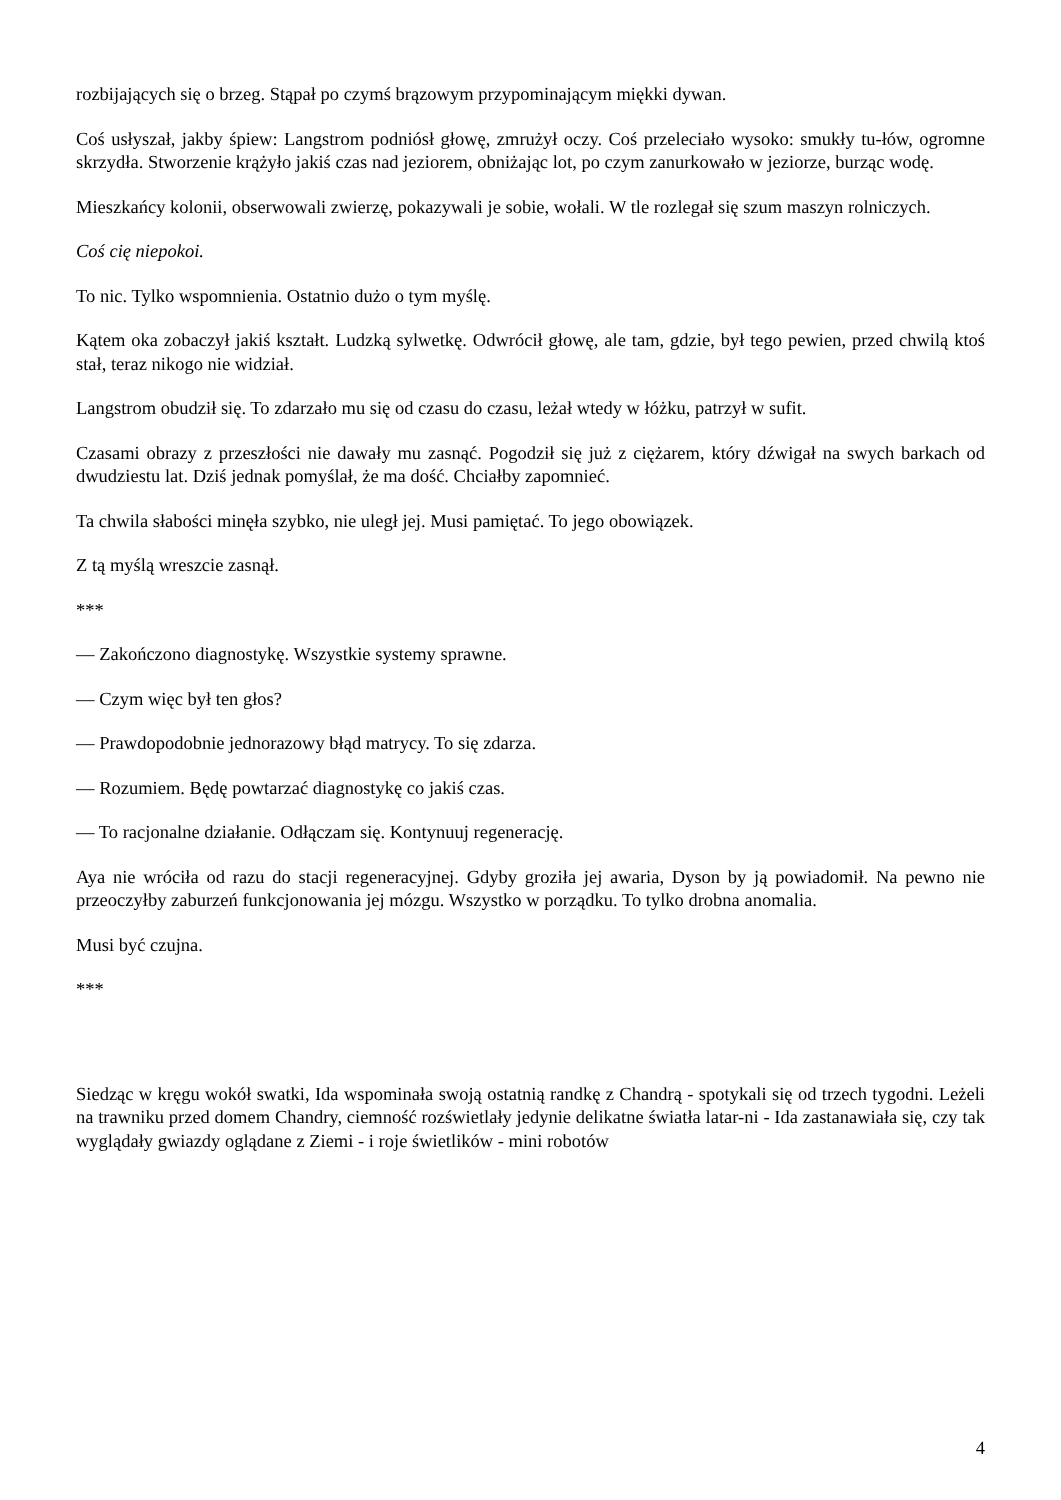rozbijających się o brzeg. Stąpał po czymś brązowym przypominającym miękki dywan.
Coś usłyszał, jakby śpiew: Langstrom podniósł głowę, zmrużył oczy. Coś przeleciało wysoko: smukły tu-łów, ogromne skrzydła. Stworzenie krążyło jakiś czas nad jeziorem, obniżając lot, po czym zanurkowało w jeziorze, burząc wodę.
Mieszkańcy kolonii, obserwowali zwierzę, pokazywali je sobie, wołali. W tle rozlegał się szum maszyn rolniczych.
Coś cię niepokoi.
To nic. Tylko wspomnienia. Ostatnio dużo o tym myślę.
Kątem oka zobaczył jakiś kształt. Ludzką sylwetkę. Odwrócił głowę, ale tam, gdzie, był tego pewien, przed chwilą ktoś stał, teraz nikogo nie widział.
Langstrom obudził się. To zdarzało mu się od czasu do czasu, leżał wtedy w łóżku, patrzył w sufit.
Czasami obrazy z przeszłości nie dawały mu zasnąć. Pogodził się już z ciężarem, który dźwigał na swych barkach od dwudziestu lat. Dziś jednak pomyślał, że ma dość. Chciałby zapomnieć.
Ta chwila słabości minęła szybko, nie uległ jej. Musi pamiętać. To jego obowiązek.
Z tą myślą wreszcie zasnął.
***
— Zakończono diagnostykę. Wszystkie systemy sprawne.
— Czym więc był ten głos?
— Prawdopodobnie jednorazowy błąd matrycy. To się zdarza.
— Rozumiem. Będę powtarzać diagnostykę co jakiś czas.
— To racjonalne działanie. Odłączam się. Kontynuuj regenerację.
Aya nie wróciła od razu do stacji regeneracyjnej. Gdyby groziła jej awaria, Dyson by ją powiadomił. Na pewno nie przeoczyłby zaburzeń funkcjonowania jej mózgu. Wszystko w porządku. To tylko drobna anomalia.
Musi być czujna.
***
Siedząc w kręgu wokół swatki, Ida wspominała swoją ostatnią randkę z Chandrą - spotykali się od trzech tygodni. Leżeli na trawniku przed domem Chandry, ciemność rozświetlały jedynie delikatne światła latar-ni - Ida zastanawiała się, czy tak wyglądały gwiazdy oglądane z Ziemi - i roje świetlików - mini robotów
4